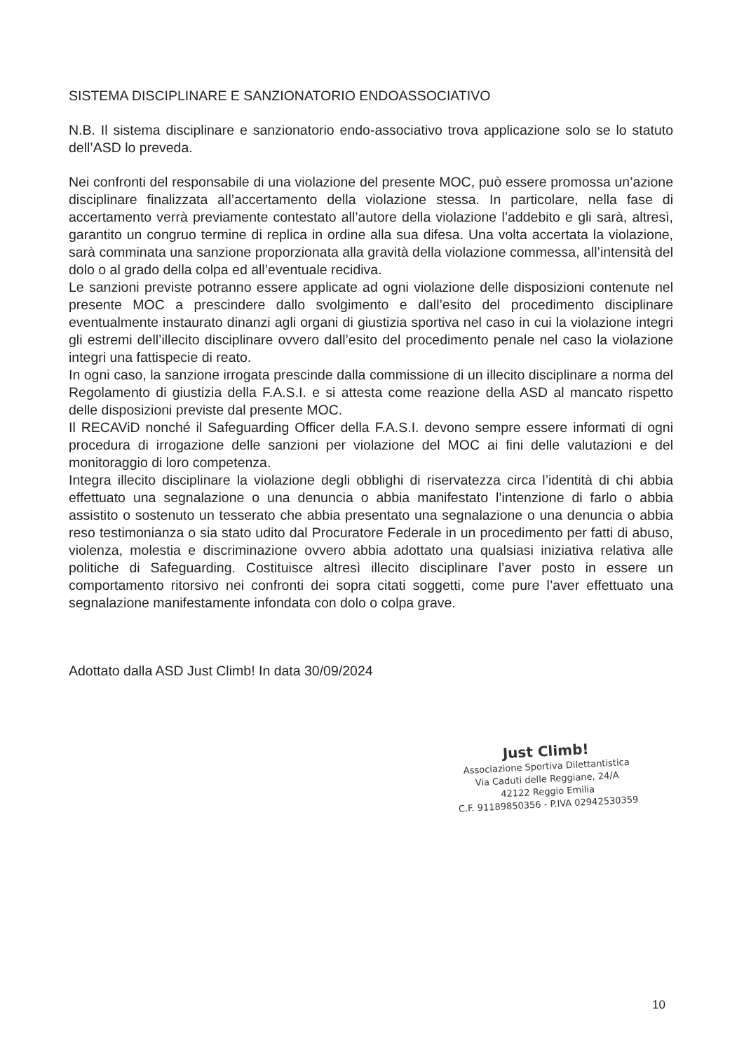SISTEMA DISCIPLINARE E SANZIONATORIO ENDOASSOCIATIVO
N.B. Il sistema disciplinare e sanzionatorio endo-associativo trova applicazione solo se lo statuto dell’ASD lo preveda.
Nei confronti del responsabile di una violazione del presente MOC, può essere promossa un’azione disciplinare finalizzata all’accertamento della violazione stessa. In particolare, nella fase di accertamento verrà previamente contestato all’autore della violazione l’addebito e gli sarà, altresì, garantito un congruo termine di replica in ordine alla sua difesa. Una volta accertata la violazione, sarà comminata una sanzione proporzionata alla gravità della violazione commessa, all’intensità del dolo o al grado della colpa ed all’eventuale recidiva.
Le sanzioni previste potranno essere applicate ad ogni violazione delle disposizioni contenute nel presente MOC a prescindere dallo svolgimento e dall’esito del procedimento disciplinare eventualmente instaurato dinanzi agli organi di giustizia sportiva nel caso in cui la violazione integri gli estremi dell’illecito disciplinare ovvero dall’esito del procedimento penale nel caso la violazione integri una fattispecie di reato.
In ogni caso, la sanzione irrogata prescinde dalla commissione di un illecito disciplinare a norma del Regolamento di giustizia della F.A.S.I. e si attesta come reazione della ASD al mancato rispetto delle disposizioni previste dal presente MOC.
Il RECAViD nonché il Safeguarding Officer della F.A.S.I. devono sempre essere informati di ogni procedura di irrogazione delle sanzioni per violazione del MOC ai fini delle valutazioni e del monitoraggio di loro competenza.
Integra illecito disciplinare la violazione degli obblighi di riservatezza circa l’identità di chi abbia effettuato una segnalazione o una denuncia o abbia manifestato l’intenzione di farlo o abbia assistito o sostenuto un tesserato che abbia presentato una segnalazione o una denuncia o abbia reso testimonianza o sia stato udito dal Procuratore Federale in un procedimento per fatti di abuso, violenza, molestia e discriminazione ovvero abbia adottato una qualsiasi iniziativa relativa alle politiche di Safeguarding. Costituisce altresì illecito disciplinare l’aver posto in essere un comportamento ritorsivo nei confronti dei sopra citati soggetti, come pure l’aver effettuato una segnalazione manifestamente infondata con dolo o colpa grave.
Adottato dalla ASD Just Climb! In data 30/09/2024
Just Climb!
Associazione Sportiva Dilettantistica
Via Caduti delle Reggiane, 24/A
42122 Reggio Emilia
C.F. 91189850356 - P.IVA 02942530359
10